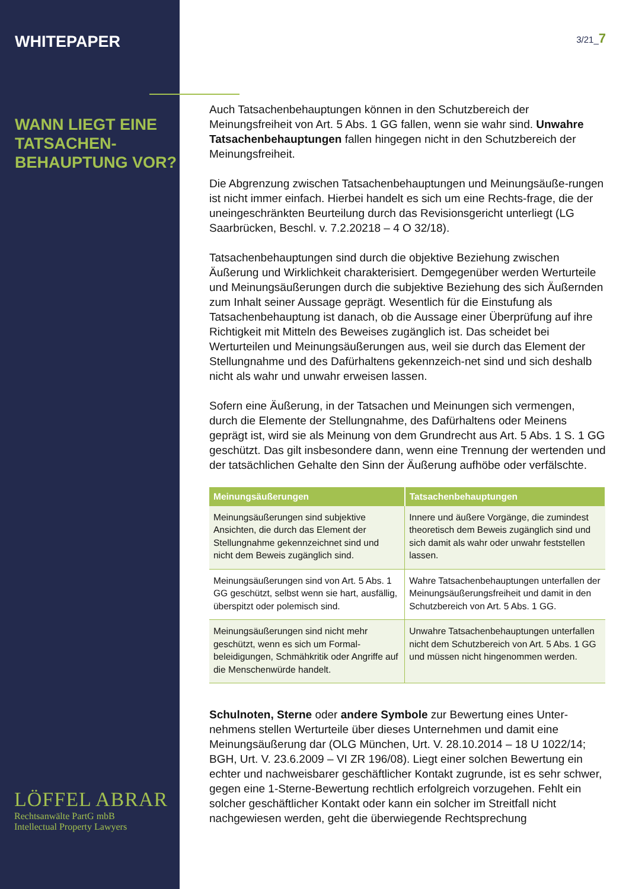WHITEPAPER
WANN LIEGT EINE TATSACHEN-BEHAUPTUNG VOR?
LÖFFEL ABRAR
Rechtsanwälte PartG mbB
Intellectual Property Lawyers
3/21_7
Auch Tatsachenbehauptungen können in den Schutzbereich der Meinungsfreiheit von Art. 5 Abs. 1 GG fallen, wenn sie wahr sind. Unwahre Tatsachenbehauptungen fallen hingegen nicht in den Schutzbereich der Meinungsfreiheit.
Die Abgrenzung zwischen Tatsachenbehauptungen und Meinungsäuße-rungen ist nicht immer einfach. Hierbei handelt es sich um eine Rechts-frage, die der uneingeschränkten Beurteilung durch das Revisionsgericht unterliegt (LG Saarbrücken, Beschl. v. 7.2.20218 – 4 O 32/18).
Tatsachenbehauptungen sind durch die objektive Beziehung zwischen Äußerung und Wirklichkeit charakterisiert. Demgegenüber werden Werturteile und Meinungsäußerungen durch die subjektive Beziehung des sich Äußernden zum Inhalt seiner Aussage geprägt. Wesentlich für die Einstufung als Tatsachenbehauptung ist danach, ob die Aussage einer Überprüfung auf ihre Richtigkeit mit Mitteln des Beweises zugänglich ist. Das scheidet bei Werturteilen und Meinungsäußerungen aus, weil sie durch das Element der Stellungnahme und des Dafürhaltens gekennzeich-net sind und sich deshalb nicht als wahr und unwahr erweisen lassen.
Sofern eine Äußerung, in der Tatsachen und Meinungen sich vermengen, durch die Elemente der Stellungnahme, des Dafürhaltens oder Meinens geprägt ist, wird sie als Meinung von dem Grundrecht aus Art. 5 Abs. 1 S. 1 GG geschützt. Das gilt insbesondere dann, wenn eine Trennung der wertenden und der tatsächlichen Gehalte den Sinn der Äußerung aufhöbe oder verfälschte.
| Meinungsäußerungen | Tatsachenbehauptungen |
| --- | --- |
| Meinungsäußerungen sind subjektive Ansichten, die durch das Element der Stellungnahme gekennzeichnet sind und nicht dem Beweis zugänglich sind. | Innere und äußere Vorgänge, die zumindest theoretisch dem Beweis zugänglich sind und sich damit als wahr oder unwahr feststellen lassen. |
| Meinungsäußerungen sind von Art. 5 Abs. 1 GG geschützt, selbst wenn sie hart, ausfällig, überspitzt oder polemisch sind. | Wahre Tatsachenbehauptungen unterfallen der Meinungsäußerungsfreiheit und damit in den Schutzbereich von Art. 5 Abs. 1 GG. |
| Meinungsäußerungen sind nicht mehr geschützt, wenn es sich um Formal-beleidigungen, Schmähkritik oder Angriffe auf die Menschenwürde handelt. | Unwahre Tatsachenbehauptungen unterfallen nicht dem Schutzbereich von Art. 5 Abs. 1 GG und müssen nicht hingenommen werden. |
Schulnoten, Sterne oder andere Symbole zur Bewertung eines Unter-nehmens stellen Werturteile über dieses Unternehmen und damit eine Meinungsäußerung dar (OLG München, Urt. V. 28.10.2014 – 18 U 1022/14; BGH, Urt. V. 23.6.2009 – VI ZR 196/08). Liegt einer solchen Bewertung ein echter und nachweisbarer geschäftlicher Kontakt zugrunde, ist es sehr schwer, gegen eine 1-Sterne-Bewertung rechtlich erfolgreich vorzugehen. Fehlt ein solcher geschäftlicher Kontakt oder kann ein solcher im Streitfall nicht nachgewiesen werden, geht die überwiegende Rechtsprechung